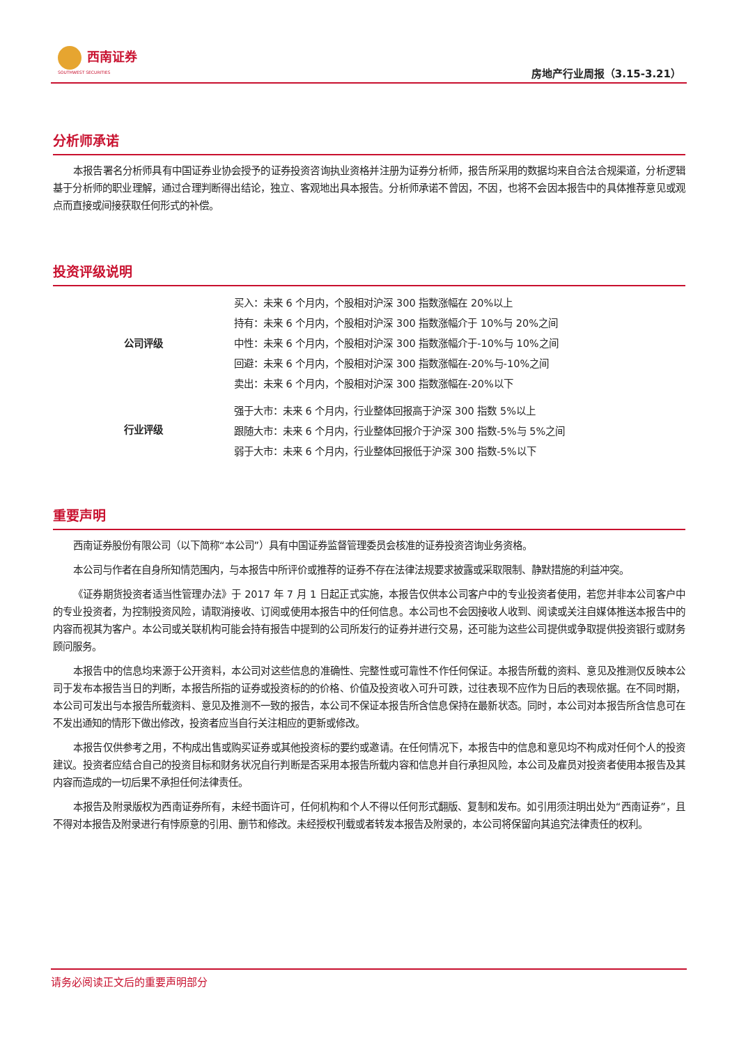西南证券
SOUTHWEST SECURITIES
房地产行业周报（3.15-3.21）
分析师承诺
本报告署名分析师具有中国证券业协会授予的证券投资咨询执业资格并注册为证券分析师，报告所采用的数据均来自合法合规渠道，分析逻辑基于分析师的职业理解，通过合理判断得出结论，独立、客观地出具本报告。分析师承诺不曾因，不因，也将不会因本报告中的具体推荐意见或观点而直接或间接获取任何形式的补偿。
投资评级说明
| 公司评级 | 买入：未来 6 个月内，个股相对沪深 300 指数涨幅在 20%以上 |
| | 持有：未来 6 个月内，个股相对沪深 300 指数涨幅介于 10%与 20%之间 |
| | 中性：未来 6 个月内，个股相对沪深 300 指数涨幅介于-10%与 10%之间 |
| | 回避：未来 6 个月内，个股相对沪深 300 指数涨幅在-20%与-10%之间 |
| | 卖出：未来 6 个月内，个股相对沪深 300 指数涨幅在-20%以下 |
| 行业评级 | 强于大市：未来 6 个月内，行业整体回报高于沪深 300 指数 5%以上 |
| | 跟随大市：未来 6 个月内，行业整体回报介于沪深 300 指数-5%与 5%之间 |
| | 弱于大市：未来 6 个月内，行业整体回报低于沪深 300 指数-5%以下 |
重要声明
西南证券股份有限公司（以下简称“本公司”）具有中国证券监督管理委员会核准的证券投资咨询业务资格。
本公司与作者在自身所知情范围内，与本报告中所评价或推荐的证券不存在法律法规要求披露或采取限制、静默措施的利益冲突。
《证券期货投资者适当性管理办法》于 2017 年 7 月 1 日起正式实施，本报告仅供本公司客户中的专业投资者使用，若您并非本公司客户中的专业投资者，为控制投资风险，请取消接收、订阅或使用本报告中的任何信息。本公司也不会因接收人收到、阅读或关注自媒体推送本报告中的内容而视其为客户。本公司或关联机构可能会持有报告中提到的公司所发行的证券并进行交易，还可能为这些公司提供或争取提供投资银行或财务顾问服务。
本报告中的信息均来源于公开资料，本公司对这些信息的准确性、完整性或可靠性不作任何保证。本报告所载的资料、意见及推测仅反映本公司于发布本报告当日的判断，本报告所指的证券或投资标的的价格、价值及投资收入可升可跌，过往表现不应作为日后的表现依据。在不同时期，本公司可发出与本报告所载资料、意见及推测不一致的报告，本公司不保证本报告所含信息保持在最新状态。同时，本公司对本报告所含信息可在不发出通知的情形下做出修改，投资者应当自行关注相应的更新或修改。
本报告仅供参考之用，不构成出售或购买证券或其他投资标的要约或邀请。在任何情况下，本报告中的信息和意见均不构成对任何个人的投资建议。投资者应结合自己的投资目标和财务状况自行判断是否采用本报告所载内容和信息并自行承担风险，本公司及雇员对投资者使用本报告及其内容而造成的一切后果不承担任何法律责任。
本报告及附录版权为西南证券所有，未经书面许可，任何机构和个人不得以任何形式翻版、复制和发布。如引用须注明出处为“西南证券”，且不得对本报告及附录进行有悖原意的引用、删节和修改。未经授权刊载或者转发本报告及附录的，本公司将保留向其追究法律责任的权利。
请务必阅读正文后的重要声明部分